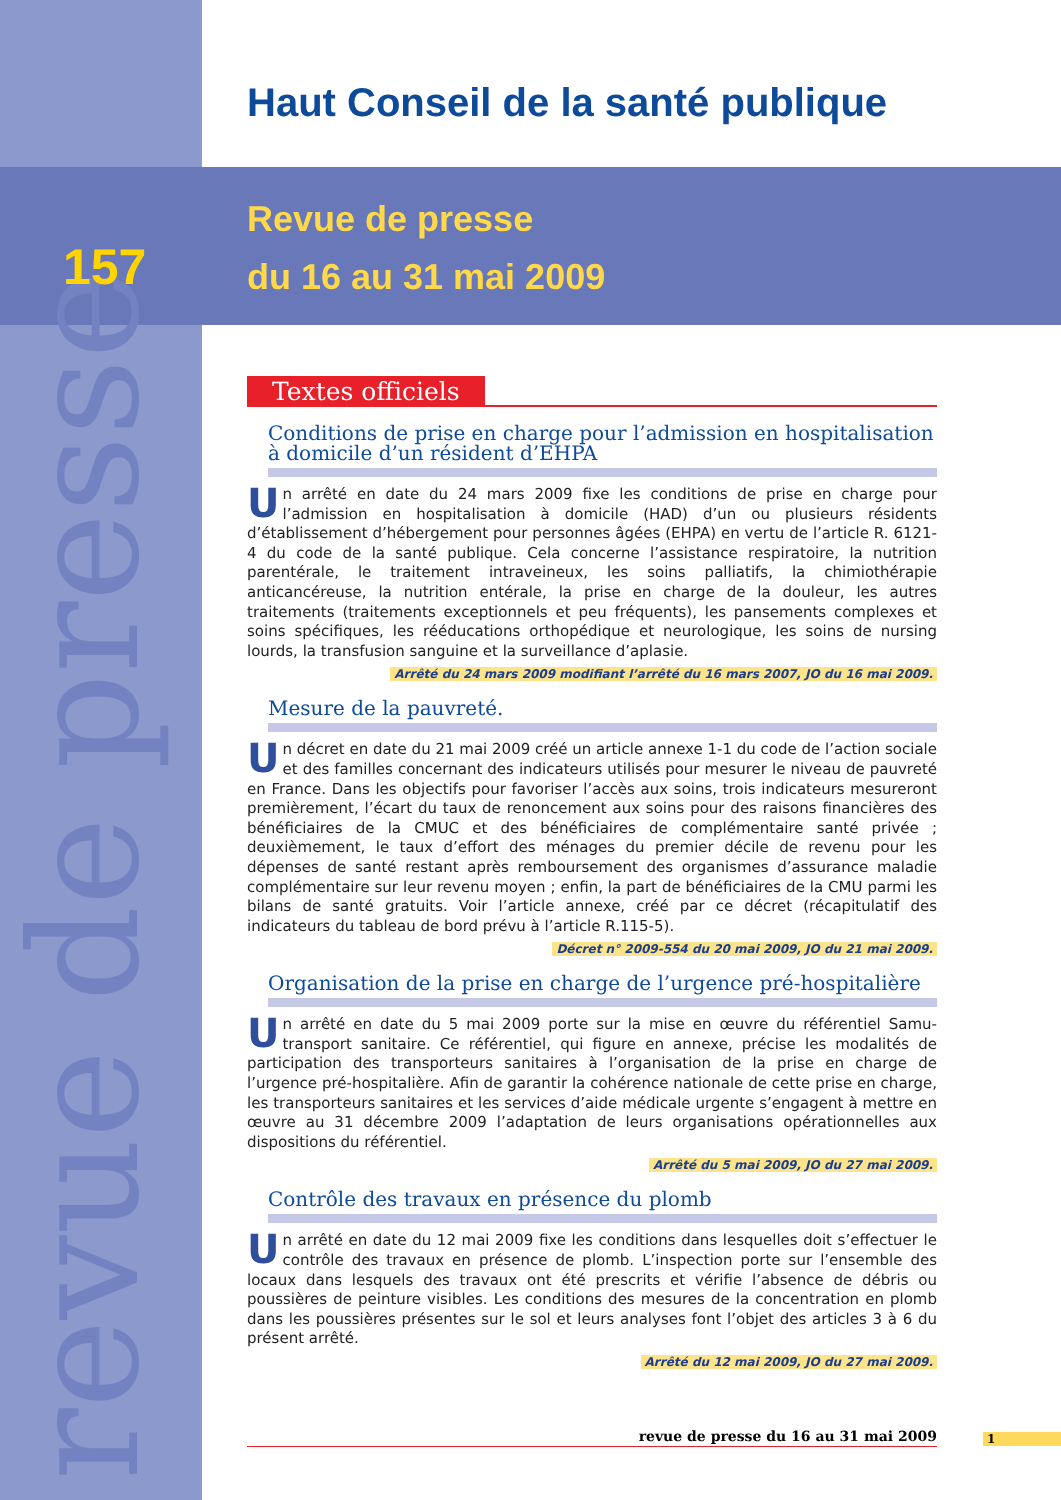revue de presse
Haut Conseil de la santé publique
157
Revue de presse
du 16 au 31 mai 2009
Textes officiels
Conditions de prise en charge pour l’admission en hospitalisation à domicile d’un résident d’EHPA
Un arrêté en date du 24 mars 2009 fixe les conditions de prise en charge pour l’admission en hospitalisation à domicile (HAD) d’un ou plusieurs résidents d’établissement d’hébergement pour personnes âgées (EHPA) en vertu de l’article R. 6121-4 du code de la santé publique. Cela concerne l’assistance respiratoire, la nutrition parentérale, le traitement intraveineux, les soins palliatifs, la chimiothérapie anticancéreuse, la nutrition entérale, la prise en charge de la douleur, les autres traitements (traitements exceptionnels et peu fréquents), les pansements complexes et soins spécifiques, les rééducations orthopédique et neurologique, les soins de nursing lourds, la transfusion sanguine et la surveillance d’aplasie.
Arrêté du 24 mars 2009 modifiant l’arrêté du 16 mars 2007, JO du 16 mai 2009.
Mesure de la pauvreté.
Un décret en date du 21 mai 2009 créé un article annexe 1-1 du code de l’action sociale et des familles concernant des indicateurs utilisés pour mesurer le niveau de pauvreté en France. Dans les objectifs pour favoriser l’accès aux soins, trois indicateurs mesureront premièrement, l’écart du taux de renoncement aux soins pour des raisons financières des bénéficiaires de la CMUC et des bénéficiaires de complémentaire santé privée ; deuxièmement, le taux d’effort des ménages du premier décile de revenu pour les dépenses de santé restant après remboursement des organismes d’assurance maladie complémentaire sur leur revenu moyen ; enfin, la part de bénéficiaires de la CMU parmi les bilans de santé gratuits. Voir l’article annexe, créé par ce décret (récapitulatif des indicateurs du tableau de bord prévu à l’article R.115-5).
Décret n° 2009-554 du 20 mai 2009, JO du 21 mai 2009.
Organisation de la prise en charge de l’urgence pré-hospitalière
Un arrêté en date du 5 mai 2009 porte sur la mise en œuvre du référentiel Samu-transport sanitaire. Ce référentiel, qui figure en annexe, précise les modalités de participation des transporteurs sanitaires à l’organisation de la prise en charge de l’urgence pré-hospitalière. Afin de garantir la cohérence nationale de cette prise en charge, les transporteurs sanitaires et les services d’aide médicale urgente s’engagent à mettre en œuvre au 31 décembre 2009 l’adaptation de leurs organisations opérationnelles aux dispositions du référentiel.
Arrêté du 5 mai 2009, JO du 27 mai 2009.
Contrôle des travaux en présence du plomb
Un arrêté en date du 12 mai 2009 fixe les conditions dans lesquelles doit s’effectuer le contrôle des travaux en présence de plomb. L’inspection porte sur l’ensemble des locaux dans lesquels des travaux ont été prescrits et vérifie l’absence de débris ou poussières de peinture visibles. Les conditions des mesures de la concentration en plomb dans les poussières présentes sur le sol et leurs analyses font l’objet des articles 3 à 6 du présent arrêté.
Arrêté du 12 mai 2009, JO du 27 mai 2009.
revue de presse du 16 au 31 mai 2009 1